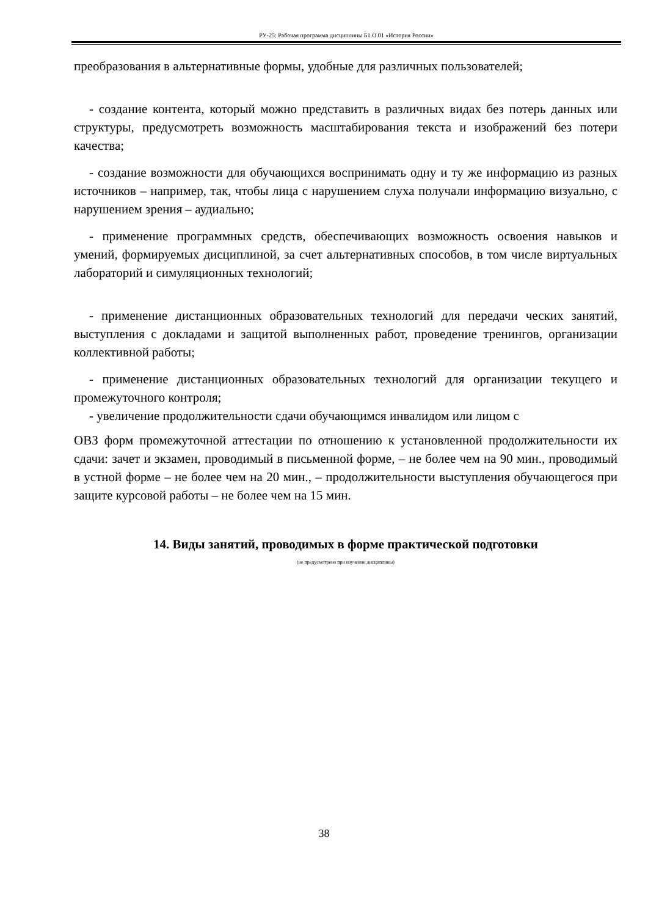РУ-25: Рабочая программа дисциплины Б1.О.01 «История России»
преобразования в альтернативные формы, удобные для различных пользователей;
- создание контента, который можно представить в различных видах без потерь данных или структуры, предусмотреть возможность масштабирования текста и изображений без потери качества;
- создание возможности для обучающихся воспринимать одну и ту же информацию из разных источников – например, так, чтобы лица с нарушением слуха получали информацию визуально, с нарушением зрения – аудиально;
- применение программных средств, обеспечивающих возможность освоения навыков и умений, формируемых дисциплиной, за счет альтернативных способов, в том числе виртуальных лабораторий и симуляционных технологий;
- применение дистанционных образовательных технологий для передачи ческих занятий, выступления с докладами и защитой выполненных работ, проведение тренингов, организации коллективной работы;
- применение дистанционных образовательных технологий для организации текущего и промежуточного контроля;
- увеличение продолжительности сдачи обучающимся инвалидом или лицом с
ОВЗ форм промежуточной аттестации по отношению к установленной продолжительности их сдачи: зачет и экзамен, проводимый в письменной форме, – не более чем на 90 мин., проводимый в устной форме – не более чем на 20 мин., – продолжительности выступления обучающегося при защите курсовой работы – не более чем на 15 мин.
14. Виды занятий, проводимых в форме практической подготовки
(не предусмотрено при изучении дисциплины)
38